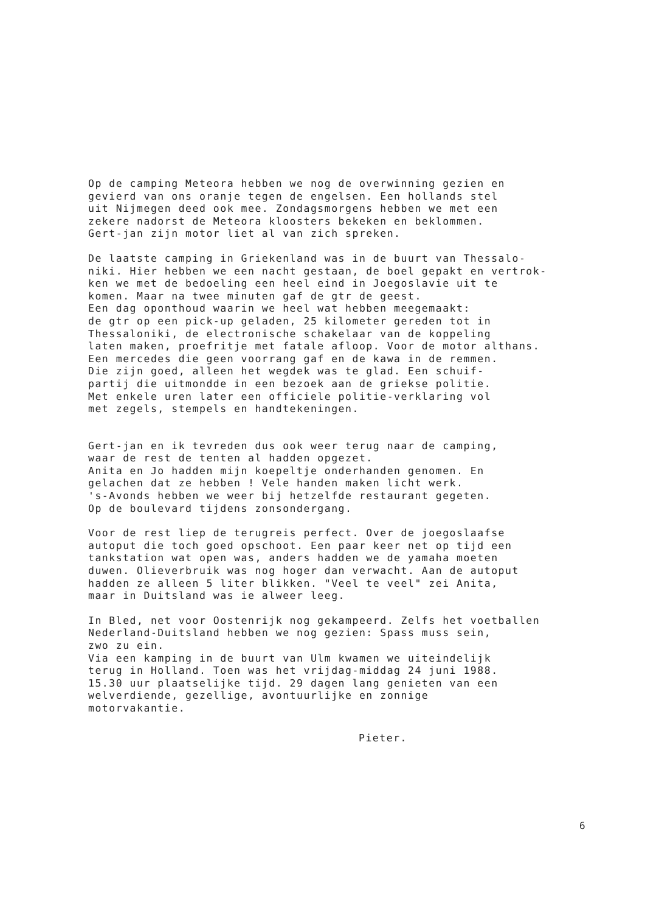Op de camping Meteora hebben we nog de overwinning gezien en gevierd van ons oranje tegen de engelsen. Een hollands stel uit Nijmegen deed ook mee. Zondagsmorgens hebben we met een zekere nadorst de Meteora kloosters bekeken en beklommen. Gert-jan zijn motor liet al van zich spreken.
De laatste camping in Griekenland was in de buurt van Thessalo- niki. Hier hebben we een nacht gestaan, de boel gepakt en vertrok- ken we met de bedoeling een heel eind in Joegoslavie uit te komen. Maar na twee minuten gaf de gtr de geest. Een dag oponthoud waarin we heel wat hebben meegemaakt: de gtr op een pick-up geladen, 25 kilometer gereden tot in Thessaloniki, de electronische schakelaar van de koppeling laten maken, proefritje met fatale afloop. Voor de motor althans. Een mercedes die geen voorrang gaf en de kawa in de remmen. Die zijn goed, alleen het wegdek was te glad. Een schuif- partij die uitmondde in een bezoek aan de griekse politie. Met enkele uren later een officiele politie-verklaring vol met zegels, stempels en handtekeningen.
Gert-jan en ik tevreden dus ook weer terug naar de camping, waar de rest de tenten al hadden opgezet. Anita en Jo hadden mijn koepeltje onderhanden genomen. En gelachen dat ze hebben ! Vele handen maken licht werk. 's-Avonds hebben we weer bij hetzelfde restaurant gegeten. Op de boulevard tijdens zonsondergang.
Voor de rest liep de terugreis perfect. Over de joegoslaafse autoput die toch goed opschoot. Een paar keer net op tijd een tankstation wat open was, anders hadden we de yamaha moeten duwen. Olieverbruik was nog hoger dan verwacht. Aan de autoput hadden ze alleen 5 liter blikken. "Veel te veel" zei Anita, maar in Duitsland was ie alweer leeg.
In Bled, net voor Oostenrijk nog gekampeerd. Zelfs het voetballen Nederland-Duitsland hebben we nog gezien: Spass muss sein, zwo zu ein. Via een kamping in de buurt van Ulm kwamen we uiteindelijk terug in Holland. Toen was het vrijdag-middag 24 juni 1988. 15.30 uur plaatselijke tijd. 29 dagen lang genieten van een welverdiende, gezellige, avontuurlijke en zonnige motorvakantie.
Pieter.
6